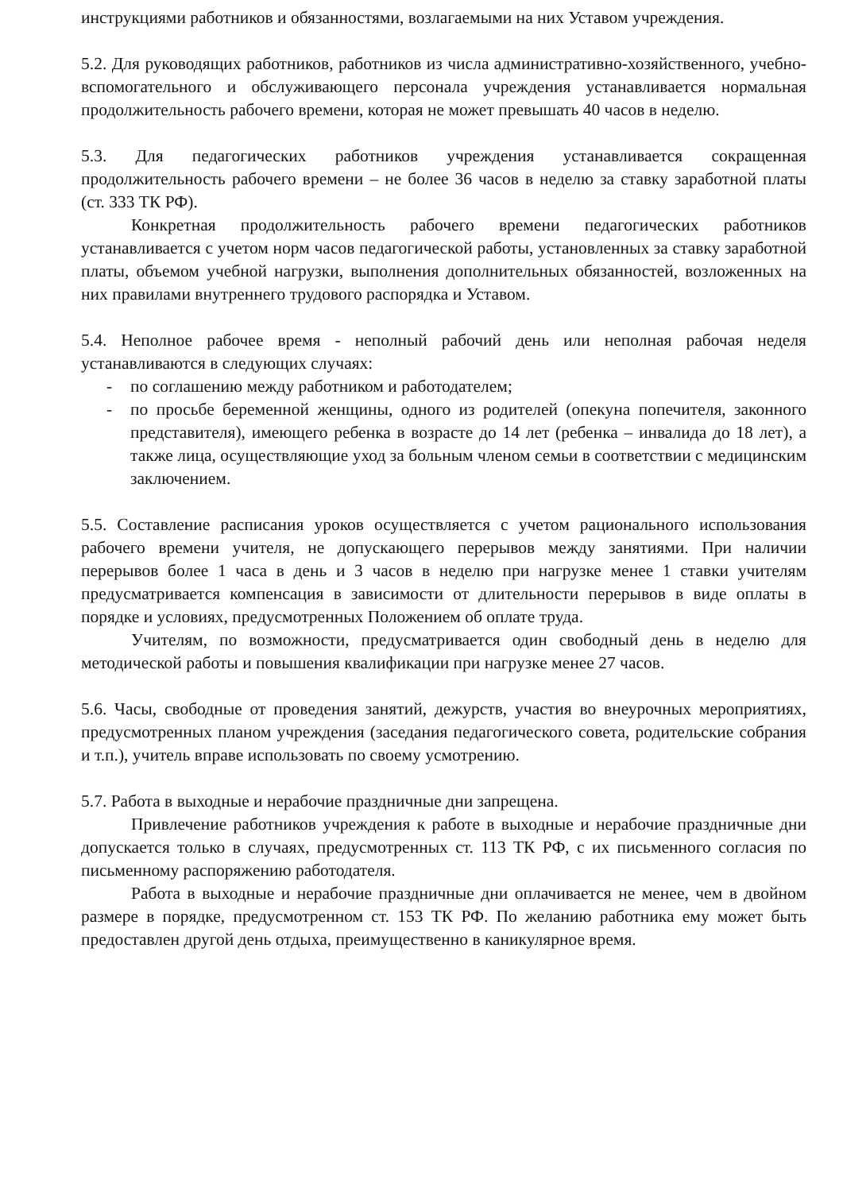инструкциями работников и обязанностями, возлагаемыми на них Уставом учреждения.
5.2. Для руководящих работников, работников из числа административно-хозяйственного, учебно-вспомогательного и обслуживающего персонала учреждения устанавливается нормальная продолжительность рабочего времени, которая не может превышать 40 часов в неделю.
5.3. Для педагогических работников учреждения устанавливается сокращенная продолжительность рабочего времени – не более 36 часов в неделю за ставку заработной платы (ст. 333 ТК РФ).
Конкретная продолжительность рабочего времени педагогических работников устанавливается с учетом норм часов педагогической работы, установленных за ставку заработной платы, объемом учебной нагрузки, выполнения дополнительных обязанностей, возложенных на них правилами внутреннего трудового распорядка и Уставом.
5.4. Неполное рабочее время - неполный рабочий день или неполная рабочая неделя устанавливаются в следующих случаях:
- по соглашению между работником и работодателем;
- по просьбе беременной женщины, одного из родителей (опекуна попечителя, законного представителя), имеющего ребенка в возрасте до 14 лет (ребенка – инвалида до 18 лет), а также лица, осуществляющие уход за больным членом семьи в соответствии с медицинским заключением.
5.5. Составление расписания уроков осуществляется с учетом рационального использования рабочего времени учителя, не допускающего перерывов между занятиями. При наличии перерывов более 1 часа в день и 3 часов в неделю при нагрузке менее 1 ставки учителям предусматривается компенсация в зависимости от длительности перерывов в виде оплаты в порядке и условиях, предусмотренных Положением об оплате труда.
Учителям, по возможности, предусматривается один свободный день в неделю для методической работы и повышения квалификации при нагрузке менее 27 часов.
5.6. Часы, свободные от проведения занятий, дежурств, участия во внеурочных мероприятиях, предусмотренных планом учреждения (заседания педагогического совета, родительские собрания и т.п.), учитель вправе использовать по своему усмотрению.
5.7. Работа в выходные и нерабочие праздничные дни запрещена.
Привлечение работников учреждения к работе в выходные и нерабочие праздничные дни допускается только в случаях, предусмотренных ст. 113 ТК РФ, с их письменного согласия по письменному распоряжению работодателя.
Работа в выходные и нерабочие праздничные дни оплачивается не менее, чем в двойном размере в порядке, предусмотренном ст. 153 ТК РФ. По желанию работника ему может быть предоставлен другой день отдыха, преимущественно в каникулярное время.